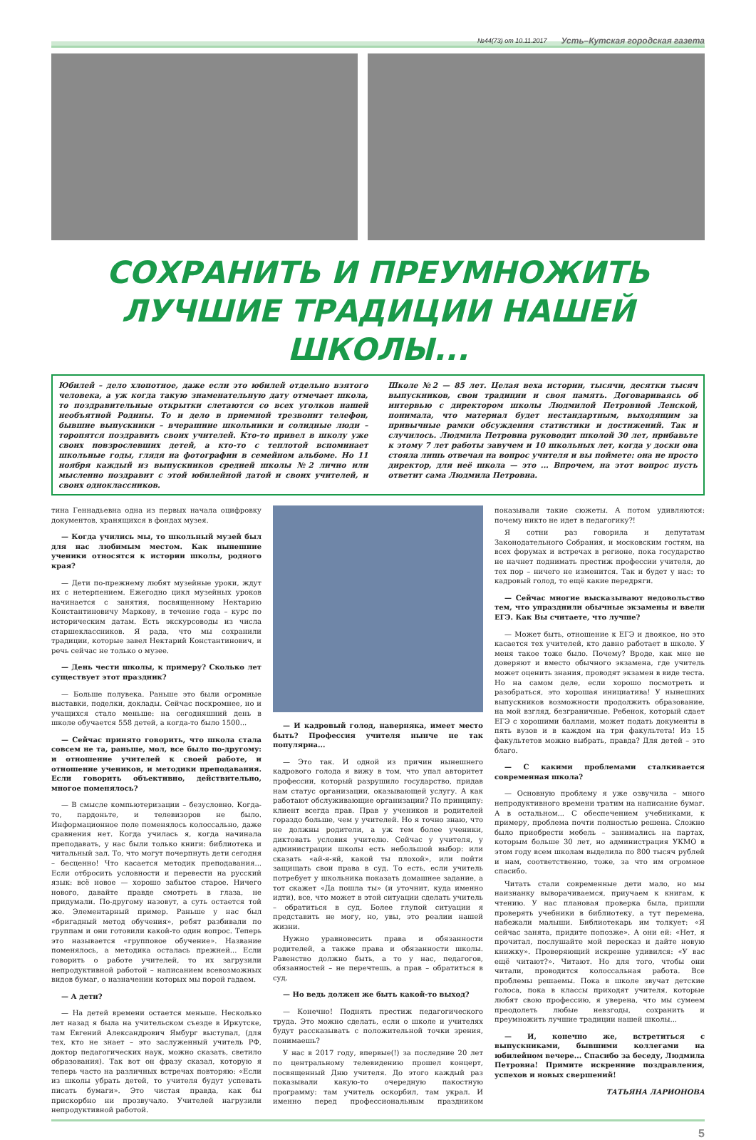№44(73) от 10.11.2017 Усть–Кутская городская газета
СОХРАНИТЬ И ПРЕУМНОЖИТЬ
ЛУЧШИЕ ТРАДИЦИИ НАШЕЙ ШКОЛЫ...
Юбилей – дело хлопотное, даже если это юбилей отдельно взятого человека, а уж когда такую знаменательную дату отмечает школа, то поздравительные открытки слетаются со всех уголков нашей необъятной Родины. То и дело в приемной трезвонит телефон, бывшие выпускники – вчерашние школьники и солидные люди – торопятся поздравить своих учителей. Кто-то привел в школу уже своих повзрослевших детей, а кто-то с теплотой вспоминает школьные годы, глядя на фотографии в семейном альбоме. Но 11 ноября каждый из выпускников средней школы №2 лично или мысленно поздравит с этой юбилейной датой и своих учителей, и своих одноклассников.
Школе №2 — 85 лет. Целая веха истории, тысячи, десятки тысяч выпускников, свои традиции и своя память. Договариваясь об интервью с директором школы Людмилой Петровной Ленской, понимала, что материал будет нестандартным, выходящим за привычные рамки обсуждения статистики и достижений. Так и случилось. Людмила Петровна руководит школой 30 лет, прибавьте к этому 7 лет работы завучем и 10 школьных лет, когда у доски она стояла лишь отвечая на вопрос учителя и вы поймете: она не просто директор, для неё школа — это ... Впрочем, на этот вопрос пусть ответит сама Людмила Петровна.
тина Геннадьевна одна из первых начала оцифровку документов, хранящихся в фондах музея.
— Когда учились мы, то школьный музей был для нас любимым местом. Как нынешние ученики относятся к истории школы, родного края?
— Дети по-прежнему любят музейные уроки, ждут их с нетерпением. Ежегодно цикл музейных уроков начинается с занятия, посвященному Нектарию Константиновичу Маркову, в течение года – курс по историческим датам. Есть экскурсоводы из числа старшеклассников. Я рада, что мы сохранили традиции, которые завел Нектарий Константинович, и речь сейчас не только о музее.
— День чести школы, к примеру? Сколько лет существует этот праздник?
— Больше полувека. Раньше это были огромные выставки, поделки, доклады. Сейчас поскромнее, но и учащихся стало меньше: на сегодняшний день в школе обучается 558 детей, а когда-то было 1500...
— Сейчас принято говорить, что школа стала совсем не та, раньше, мол, все было по-другому: и отношение учителей к своей работе, и отношение учеников, и методики преподавания. Если говорить объективно, действительно, многое поменялось?
— В смысле компьютеризации – безусловно. Когда-то, пардоньте, и телевизоров не было. Информационное поле поменялось колоссально, даже сравнения нет. Когда училась я, когда начинала преподавать, у нас были только книги: библиотека и читальный зал. То, что могут почерпнуть дети сегодня – бесценно! Что касается методик преподавания... Если отбросить условности и перевести на русский язык: всё новое — хорошо забытое старое. Ничего нового, давайте правде смотреть в глаза, не придумали. По-другому назовут, а суть остается той же. Элементарный пример. Раньше у нас был «бригадный метод обучения», ребят разбивали по группам и они готовили какой-то один вопрос. Теперь это называется «групповое обучение». Название поменялось, а методика осталась прежней... Если говорить о работе учителей, то их загрузили непродуктивной работой – написанием всевозможных видов бумаг, о назначении которых мы порой гадаем.
— А дети?
— На детей времени остается меньше. Несколько лет назад я была на учительском съезде в Иркутске, там Евгений Александрович Ямбург выступал, (для тех, кто не знает – это заслуженный учитель РФ, доктор педагогических наук, можно сказать, светило образования). Так вот он фразу сказал, которую я теперь часто на различных встречах повторяю: «Если из школы убрать детей, то учителя будут успевать писать бумаги». Это чистая правда, как бы прискорбно ни прозвучало. Учителей нагрузили непродуктивной работой.
— И кадровый голод, наверняка, имеет место быть? Профессия учителя нынче не так популярна...
— Это так. И одной из причин нынешнего кадрового голода я вижу в том, что упал авторитет профессии, который разрушило государство, придав нам статус организации, оказывающей услугу. А как работают обслуживающие организации? По принципу: клиент всегда прав. Прав у учеников и родителей гораздо больше, чем у учителей. Но я точно знаю, что не должны родители, а уж тем более ученики, диктовать условия учителю. Сейчас у учителя, у администрации школы есть небольшой выбор: или сказать «ай-я-яй, какой ты плохой», или пойти защищать свои права в суд. То есть, если учитель потребует у школьника показать домашнее задание, а тот скажет «Да пошла ты» (и уточнит, куда именно идти), все, что может в этой ситуации сделать учитель – обратиться в суд. Более глупой ситуации я представить не могу, но, увы, это реалии нашей жизни.
Нужно уравновесить права и обязанности родителей, а также права и обязанности школы. Равенство должно быть, а то у нас, педагогов, обязанностей – не перечтешь, а прав – обратиться в суд.
— Но ведь должен же быть какой-то выход?
— Конечно! Поднять престиж педагогического труда. Это можно сделать, если о школе и учителях будут рассказывать с положительной точки зрения, понимаешь?
У нас в 2017 году, впервые(!) за последние 20 лет по центральному телевидению прошел концерт, посвященный Дню учителя. До этого каждый раз показывали какую-то очередную пакостную программу: там учитель оскорбил, там украл. И именно перед профессиональным праздником показывали такие сюжеты. А потом удивляются: почему никто не идет в педагогику?!
Я сотни раз говорила и депутатам Законодательного Собрания, и московским гостям, на всех форумах и встречах в регионе, пока государство не начнет поднимать престиж профессии учителя, до тех пор – ничего не изменится. Так и будет у нас: то кадровый голод, то ещё какие передряги.
— Сейчас многие высказывают недовольство тем, что упразднили обычные экзамены и ввели ЕГЭ. Как Вы считаете, что лучше?
— Может быть, отношение к ЕГЭ и двоякое, но это касается тех учителей, кто давно работает в школе. У меня такое тоже было. Почему? Вроде, как мне не доверяют и вместо обычного экзамена, где учитель может оценить знания, проводят экзамен в виде теста. Но на самом деле, если хорошо посмотреть и разобраться, это хорошая инициатива! У нынешних выпускников возможности продолжить образование, на мой взгляд, безграничные. Ребенок, который сдает ЕГЭ с хорошими баллами, может подать документы в пять вузов и в каждом на три факультета! Из 15 факультетов можно выбрать, правда? Для детей – это благо.
— С какими проблемами сталкивается современная школа?
— Основную проблему я уже озвучила – много непродуктивного времени тратим на написание бумаг. А в остальном... С обеспечением учебниками, к примеру, проблема почти полностью решена. Сложно было приобрести мебель – занимались на партах, которым больше 30 лет, но администрация УКМО в этом году всем школам выделила по 800 тысяч рублей и нам, соответственно, тоже, за что им огромное спасибо.
Читать стали современные дети мало, но мы наизнанку выворачиваемся, приучаем к книгам, к чтению. У нас плановая проверка была, пришли проверять учебники в библиотеку, а тут перемена, набежали малыши. Библиотекарь им толкует: «Я сейчас занята, придите попозже». А они ей: «Нет, я прочитал, послушайте мой пересказ и дайте новую книжку». Проверяющий искренне удивился: «У вас ещё читают?». Читают. Но для того, чтобы они читали, проводится колоссальная работа. Все проблемы решаемы. Пока в школе звучат детские голоса, пока в классы приходят учителя, которые любят свою профессию, я уверена, что мы сумеем преодолеть любые невзгоды, сохранить и преумножить лучшие традиции нашей школы...
— И, конечно же, встретиться с выпускниками, бывшими коллегами на юбилейном вечере... Спасибо за беседу, Людмила Петровна! Примите искренние поздравления, успехов и новых свершений!
ТАТЬЯНА ЛАРИОНОВА
5